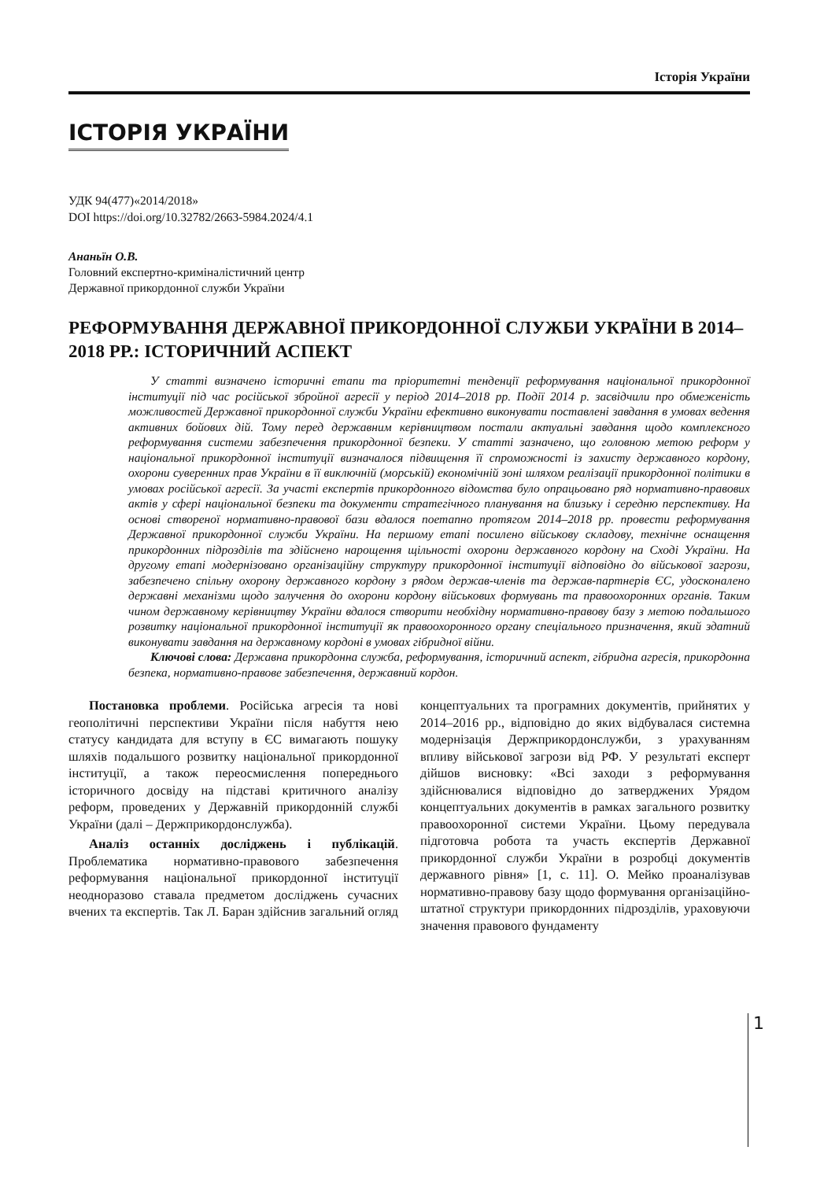Історія України
ІСТОРІЯ УКРАЇНИ
УДК 94(477)«2014/2018»
DOI https://doi.org/10.32782/2663-5984.2024/4.1
Ананьїн О.В.
Головний експертно-криміналістичний центр
Державної прикордонної служби України
РЕФОРМУВАННЯ ДЕРЖАВНОЇ ПРИКОРДОННОЇ СЛУЖБИ УКРАЇНИ В 2014–2018 РР.: ІСТОРИЧНИЙ АСПЕКТ
У статті визначено історичні етапи та пріоритетні тенденції реформування національної прикордонної інституції під час російської збройної агресії у період 2014–2018 рр. Події 2014 р. засвідчили про обмеженість можливостей Державної прикордонної служби України ефективно виконувати поставлені завдання в умовах ведення активних бойових дій. Тому перед державним керівництвом постали актуальні завдання щодо комплексного реформування системи забезпечення прикордонної безпеки. У статті зазначено, що головною метою реформ у національної прикордонної інституції визначалося підвищення її спроможності із захисту державного кордону, охорони суверенних прав України в її виключній (морській) економічній зоні шляхом реалізації прикордонної політики в умовах російської агресії. За участі експертів прикордонного відомства було опрацьовано ряд нормативно-правових актів у сфері національної безпеки та документи стратегічного планування на близьку і середню перспективу. На основі створеної нормативно-правової бази вдалося поетапно протягом 2014–2018 рр. провести реформування Державної прикордонної служби України. На першому етапі посилено військову складову, технічне оснащення прикордонних підрозділів та здійснено нарощення щільності охорони державного кордону на Сході України. На другому етапі модернізовано організаційну структуру прикордонної інституції відповідно до військової загрози, забезпечено спільну охорону державного кордону з рядом держав-членів та держав-партнерів ЄС, удосконалено державні механізми щодо залучення до охорони кордону військових формувань та правоохоронних органів. Таким чином державному керівництву України вдалося створити необхідну нормативно-правову базу з метою подальшого розвитку національної прикордонної інституції як правоохоронного органу спеціального призначення, який здатний виконувати завдання на державному кордоні в умовах гібридної війни.
Ключові слова: Державна прикордонна служба, реформування, історичний аспект, гібридна агресія, прикордонна безпека, нормативно-правове забезпечення, державний кордон.
Постановка проблеми. Російська агресія та нові геополітичні перспективи України після набуття нею статусу кандидата для вступу в ЄС вимагають пошуку шляхів подальшого розвитку національної прикордонної інституції, а також переосмислення попереднього історичного досвіду на підставі критичного аналізу реформ, проведених у Державній прикордонній службі України (далі – Держприкордонслужба).
Аналіз останніх досліджень і публікацій. Проблематика нормативно-правового забезпечення реформування національної прикордонної інституції неодноразово ставала предметом досліджень сучасних вчених та експертів. Так Л. Баран здійснив загальний огляд концептуальних та програмних документів, прийнятих у 2014–2016 рр., відповідно до яких відбувалася системна модернізація Держприкордонслужби, з урахуванням впливу військової загрози від РФ. У результаті експерт дійшов висновку: «Всі заходи з реформування здійснювалися відповідно до затверджених Урядом концептуальних документів в рамках загального розвитку правоохоронної системи України. Цьому передувала підготовча робота та участь експертів Державної прикордонної служби України в розробці документів державного рівня» [1, с. 11]. О. Мейко проаналізував нормативно-правову базу щодо формування організаційно-штатної структури прикордонних підрозділів, ураховуючи значення правового фундаменту
1